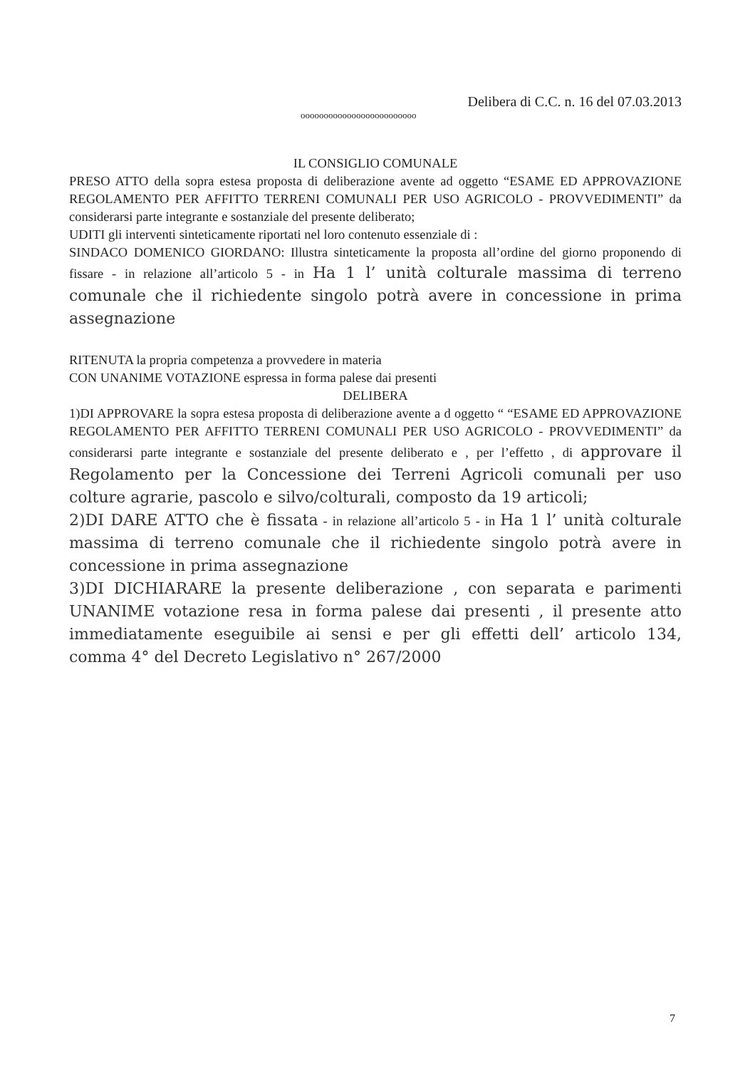Delibera di C.C. n. 16 del 07.03.2013
ooooooooooooooooooooooooo
IL CONSIGLIO COMUNALE
PRESO ATTO della sopra estesa proposta di deliberazione avente ad oggetto “ESAME ED APPROVAZIONE REGOLAMENTO PER AFFITTO TERRENI COMUNALI PER USO AGRICOLO - PROVVEDIMENTI” da considerarsi parte integrante e sostanziale del presente deliberato;
UDITI gli interventi sinteticamente riportati nel loro contenuto essenziale di :
SINDACO DOMENICO GIORDANO: Illustra sinteticamente la proposta all’ordine del giorno proponendo di fissare - in relazione all’articolo 5 - in Ha 1 l’ unità colturale massima di terreno comunale che il richiedente singolo potrà avere in concessione in prima assegnazione
RITENUTA la propria competenza a provvedere in materia
CON UNANIME VOTAZIONE espressa in forma palese dai presenti
DELIBERA
1)DI APPROVARE la sopra estesa proposta di deliberazione avente a d oggetto “ “ESAME ED APPROVAZIONE REGOLAMENTO PER AFFITTO TERRENI COMUNALI PER USO AGRICOLO - PROVVEDIMENTI” da considerarsi parte integrante e sostanziale del presente deliberato e , per l’effetto , di approvare il Regolamento per la Concessione dei Terreni Agricoli comunali per uso colture agrarie, pascolo e silvo/colturali, composto da 19 articoli;
2)DI DARE ATTO che è fissata - in relazione all’articolo 5 - in Ha 1 l’ unità colturale massima di terreno comunale che il richiedente singolo potrà avere in concessione in prima assegnazione
3)DI DICHIARARE la presente deliberazione , con separata e parimenti UNANIME votazione resa in forma palese dai presenti , il presente atto immediatamente eseguibile ai sensi e per gli effetti dell’ articolo 134, comma 4° del Decreto Legislativo n° 267/2000
7